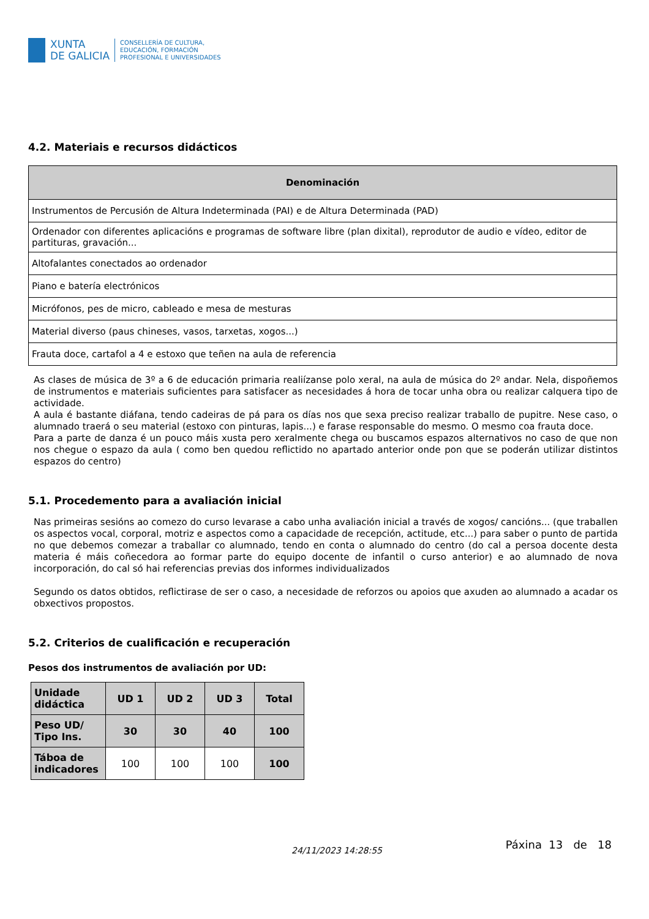XUNTA
DE GALICIA
CONSELLERÍA DE CULTURA,
EDUCACIÓN, FORMACIÓN
PROFESIONAL E UNIVERSIDADES
4.2. Materiais e recursos didácticos
| Denominación |
| --- |
| Instrumentos de Percusión de Altura Indeterminada (PAI) e de Altura Determinada (PAD) |
| Ordenador con diferentes aplicacións e programas de software libre (plan dixital), reprodutor de audio e vídeo, editor de partituras, gravación... |
| Altofalantes conectados ao ordenador |
| Piano e batería electrónicos |
| Micrófonos, pes de micro, cableado e mesa de mesturas |
| Material diverso (paus chineses, vasos, tarxetas, xogos...) |
| Frauta doce, cartafol a 4 e estoxo que teñen na aula de referencia |
As clases de música de 3º a 6 de educación primaria realiízanse polo xeral, na aula de música do 2º andar. Nela, dispoñemos de instrumentos e materiais suficientes para satisfacer as necesidades á hora de tocar unha obra ou realizar calquera tipo de actividade.
A aula é bastante diáfana, tendo cadeiras de pá para os días nos que sexa preciso realizar traballo de pupitre. Nese caso, o alumnado traerá o seu material (estoxo con pinturas, lapis...) e farase responsable do mesmo. O mesmo coa frauta doce.
Para a parte de danza é un pouco máis xusta pero xeralmente chega ou buscamos espazos alternativos no caso de que non nos chegue o espazo da aula ( como ben quedou reflictido no apartado anterior onde pon que se poderán utilizar distintos espazos do centro)
5.1. Procedemento para a avaliación inicial
Nas primeiras sesións ao comezo do curso levarase a cabo unha avaliación inicial a través de xogos/ cancións... (que traballen os aspectos vocal, corporal, motriz e aspectos como a capacidade de recepción, actitude, etc...) para saber o punto de partida no que debemos comezar a traballar co alumnado, tendo en conta o alumnado do centro (do cal a persoa docente desta materia é máis coñecedora ao formar parte do equipo docente de infantil o curso anterior) e ao alumnado de nova incorporación, do cal só hai referencias previas dos informes individualizados
Segundo os datos obtidos, reflictirase de ser o caso, a necesidade de reforzos ou apoios que axuden ao alumnado a acadar os obxectivos propostos.
5.2. Criterios de cualificación e recuperación
Pesos dos instrumentos de avaliación por UD:
| Unidade didáctica | UD 1 | UD 2 | UD 3 | Total |
| --- | --- | --- | --- | --- |
| Peso UD/ Tipo Ins. | 30 | 30 | 40 | 100 |
| Táboa de indicadores | 100 | 100 | 100 | 100 |
24/11/2023 14:28:55 Páxina 13 de 18